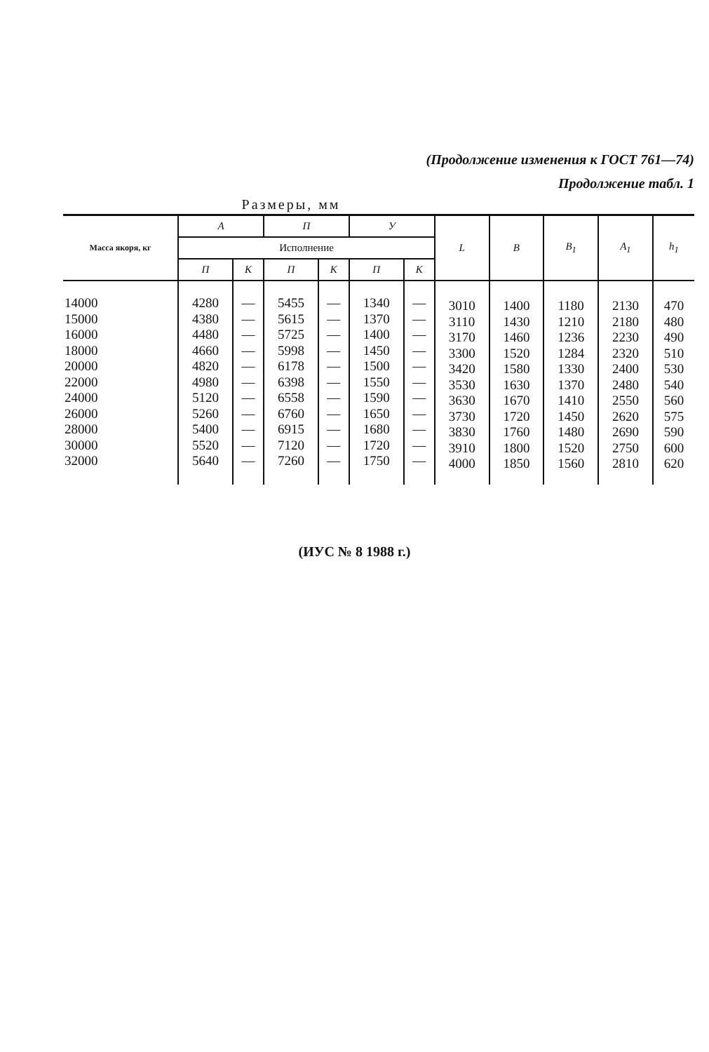(Продолжение изменения к ГОСТ 761—74)
Продолжение табл. 1
Размеры, мм
| Масса якоря, кг | А | | П | | У | | L | B | B<sub>1</sub> | A<sub>1</sub> | h<sub>1</sub> |
| --- | --- | --- | --- | --- | --- | --- | --- | --- | --- | --- | --- |
| | Исполнение | | | | | | | | | | |
| | П | К | П | К | П | К | | | | | |
| 14000 15000 16000 18000 20000 22000 24000 26000 28000 30000 32000 | 4280 4380 4480 4660 4820 4980 5120 5260 5400 5520 5640 | — — — — — — — — — — — | 5455 5615 5725 5998 6178 6398 6558 6760 6915 7120 7260 | — — — — — — — — — — — | 1340 1370 1400 1450 1500 1550 1590 1650 1680 1720 1750 | — — — — — — — — — — — | 3010 3110 3170 3300 3420 3530 3630 3730 3830 3910 4000 | 1400 1430 1460 1520 1580 1630 1670 1720 1760 1800 1850 | 1180 1210 1236 1284 1330 1370 1410 1450 1480 1520 1560 | 2130 2180 2230 2320 2400 2480 2550 2620 2690 2750 2810 | 470 480 490 510 530 540 560 575 590 600 620 |
(ИУС № 8 1988 г.)